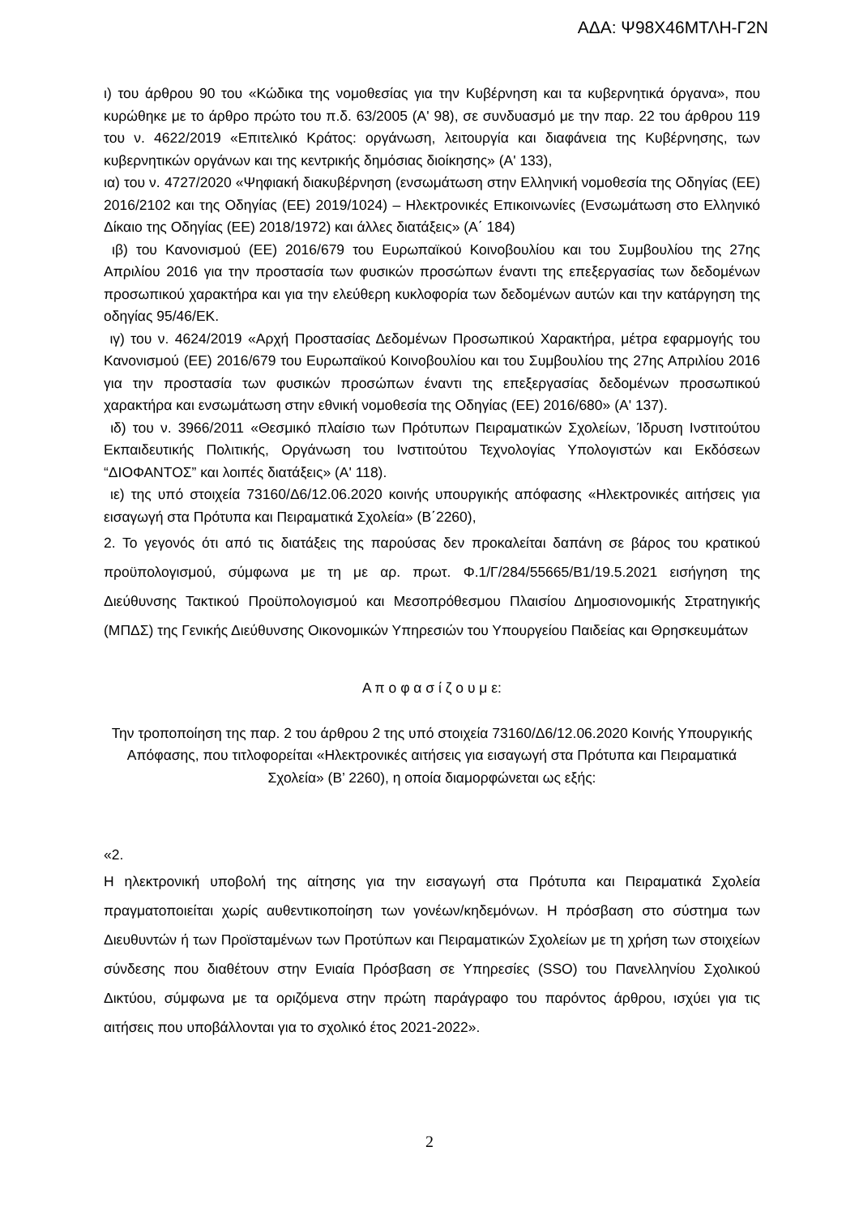ΑΔΑ: Ψ98Χ46ΜΤΛΗ-Γ2Ν
ι) του άρθρου 90 του «Κώδικα της νομοθεσίας για την Κυβέρνηση και τα κυβερνητικά όργανα», που κυρώθηκε με το άρθρο πρώτο του π.δ. 63/2005 (Α' 98), σε συνδυασμό με την παρ. 22 του άρθρου 119 του ν. 4622/2019 «Επιτελικό Κράτος: οργάνωση, λειτουργία και διαφάνεια της Κυβέρνησης, των κυβερνητικών οργάνων και της κεντρικής δημόσιας διοίκησης» (Α' 133),
ια) του ν. 4727/2020 «Ψηφιακή διακυβέρνηση (ενσωμάτωση στην Ελληνική νομοθεσία της Οδηγίας (ΕΕ) 2016/2102 και της Οδηγίας (ΕΕ) 2019/1024) – Ηλεκτρονικές Επικοινωνίες (Ενσωμάτωση στο Ελληνικό Δίκαιο της Οδηγίας (ΕΕ) 2018/1972) και άλλες διατάξεις» (Α΄ 184)
ιβ) του Κανονισμού (ΕΕ) 2016/679 του Ευρωπαϊκού Κοινοβουλίου και του Συμβουλίου της 27ης Απριλίου 2016 για την προστασία των φυσικών προσώπων έναντι της επεξεργασίας των δεδομένων προσωπικού χαρακτήρα και για την ελεύθερη κυκλοφορία των δεδομένων αυτών και την κατάργηση της οδηγίας 95/46/ΕΚ.
ιγ) του ν. 4624/2019 «Αρχή Προστασίας Δεδομένων Προσωπικού Χαρακτήρα, μέτρα εφαρμογής του Κανονισμού (ΕΕ) 2016/679 του Ευρωπαϊκού Κοινοβουλίου και του Συμβουλίου της 27ης Απριλίου 2016 για την προστασία των φυσικών προσώπων έναντι της επεξεργασίας δεδομένων προσωπικού χαρακτήρα και ενσωμάτωση στην εθνική νομοθεσία της Οδηγίας (ΕΕ) 2016/680» (Α' 137).
ιδ) του ν. 3966/2011 «Θεσμικό πλαίσιο των Πρότυπων Πειραματικών Σχολείων, Ίδρυση Ινστιτούτου Εκπαιδευτικής Πολιτικής, Οργάνωση του Ινστιτούτου Τεχνολογίας Υπολογιστών και Εκδόσεων “ΔΙΟΦΑΝΤΟΣ” και λοιπές διατάξεις» (Α' 118).
ιε) της υπό στοιχεία 73160/Δ6/12.06.2020 κοινής υπουργικής απόφασης «Ηλεκτρονικές αιτήσεις για εισαγωγή στα Πρότυπα και Πειραματικά Σχολεία» (Β΄2260),
2. Το γεγονός ότι από τις διατάξεις της παρούσας δεν προκαλείται δαπάνη σε βάρος του κρατικού προϋπολογισμού, σύμφωνα με τη με αρ. πρωτ. Φ.1/Γ/284/55665/Β1/19.5.2021 εισήγηση της Διεύθυνσης Τακτικού Προϋπολογισμού και Μεσοπρόθεσμου Πλαισίου Δημοσιονομικής Στρατηγικής (ΜΠΔΣ) της Γενικής Διεύθυνσης Οικονομικών Υπηρεσιών του Υπουργείου Παιδείας και Θρησκευμάτων
Α π ο φ α σ ί ζ ο υ μ ε:
Την τροποποίηση της παρ. 2 του άρθρου 2 της υπό στοιχεία 73160/Δ6/12.06.2020 Κοινής Υπουργικής Απόφασης, που τιτλοφορείται «Ηλεκτρονικές αιτήσεις για εισαγωγή στα Πρότυπα και Πειραματικά Σχολεία» (Β’ 2260), η οποία διαμορφώνεται ως εξής:
«2.
Η ηλεκτρονική υποβολή της αίτησης για την εισαγωγή στα Πρότυπα και Πειραματικά Σχολεία πραγματοποιείται χωρίς αυθεντικοποίηση των γονέων/κηδεμόνων. Η πρόσβαση στο σύστημα των Διευθυντών ή των Προϊσταμένων των Προτύπων και Πειραματικών Σχολείων με τη χρήση των στοιχείων σύνδεσης που διαθέτουν στην Ενιαία Πρόσβαση σε Υπηρεσίες (SSO) του Πανελληνίου Σχολικού Δικτύου, σύμφωνα με τα οριζόμενα στην πρώτη παράγραφο του παρόντος άρθρου, ισχύει για τις αιτήσεις που υποβάλλονται για το σχολικό έτος 2021-2022».
2